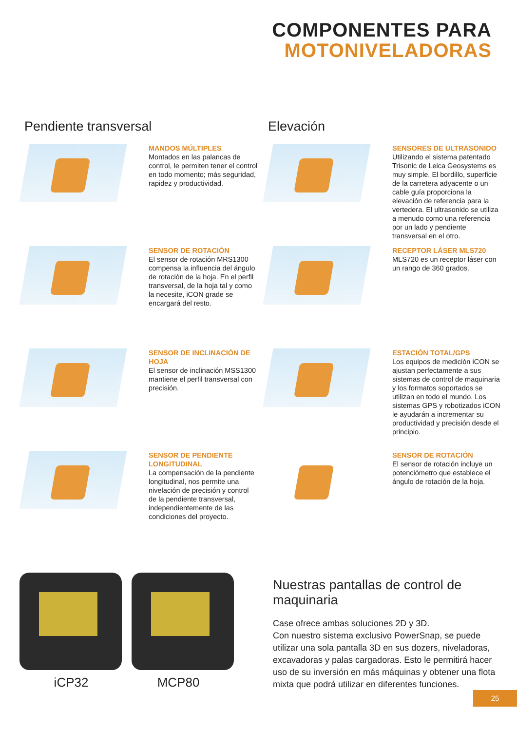COMPONENTES PARA
MOTONIVELADORAS
Pendiente transversal
MANDOS MÚLTIPLES
Montados en las palancas de control, le permiten tener el control en todo momento; más seguridad, rapidez y productividad.
SENSOR DE ROTACIÓN
El sensor de rotación MRS1300 compensa la influencia del ángulo de rotación de la hoja. En el perfil transversal, de la hoja tal y como la necesite, iCON grade se encargará del resto.
SENSOR DE INCLINACIÓN DE HOJA
El sensor de inclinación MSS1300 mantiene el perfil transversal con precisión.
SENSOR DE PENDIENTE LONGITUDINAL
La compensación de la pendiente longitudinal, nos permite una nivelación de precisión y control de la pendiente transversal, independientemente de las condiciones del proyecto.
Elevación
SENSORES DE ULTRASONIDO
Utilizando el sistema patentado Trisonic de Leica Geosystems es muy simple. El bordillo, superficie de la carretera adyacente o un cable guía proporciona la elevación de referencia para la vertedera. El ultrasonido se utiliza a menudo como una referencia por un lado y pendiente transversal en el otro.
RECEPTOR LÁSER MLS720
MLS720 es un receptor láser con un rango de 360 grados.
ESTACIÓN TOTAL/GPS
Los equipos de medición iCON se ajustan perfectamente a sus sistemas de control de maquinaria y los formatos soportados se utilizan en todo el mundo. Los sistemas GPS y robotizados iCON le ayudarán a incrementar su productividad y precisión desde el principio.
SENSOR DE ROTACIÓN
El sensor de rotación incluye un potenciómetro que establece el ángulo de rotación de la hoja.
iCP32 MCP80 Nuestras pantallas de control de maquinaria
Case ofrece ambas soluciones 2D y 3D.
Con nuestro sistema exclusivo PowerSnap, se puede utilizar una sola pantalla 3D en sus dozers, niveladoras, excavadoras y palas cargadoras. Esto le permitirá hacer uso de su inversión en más máquinas y obtener una flota mixta que podrá utilizar en diferentes funciones.
25